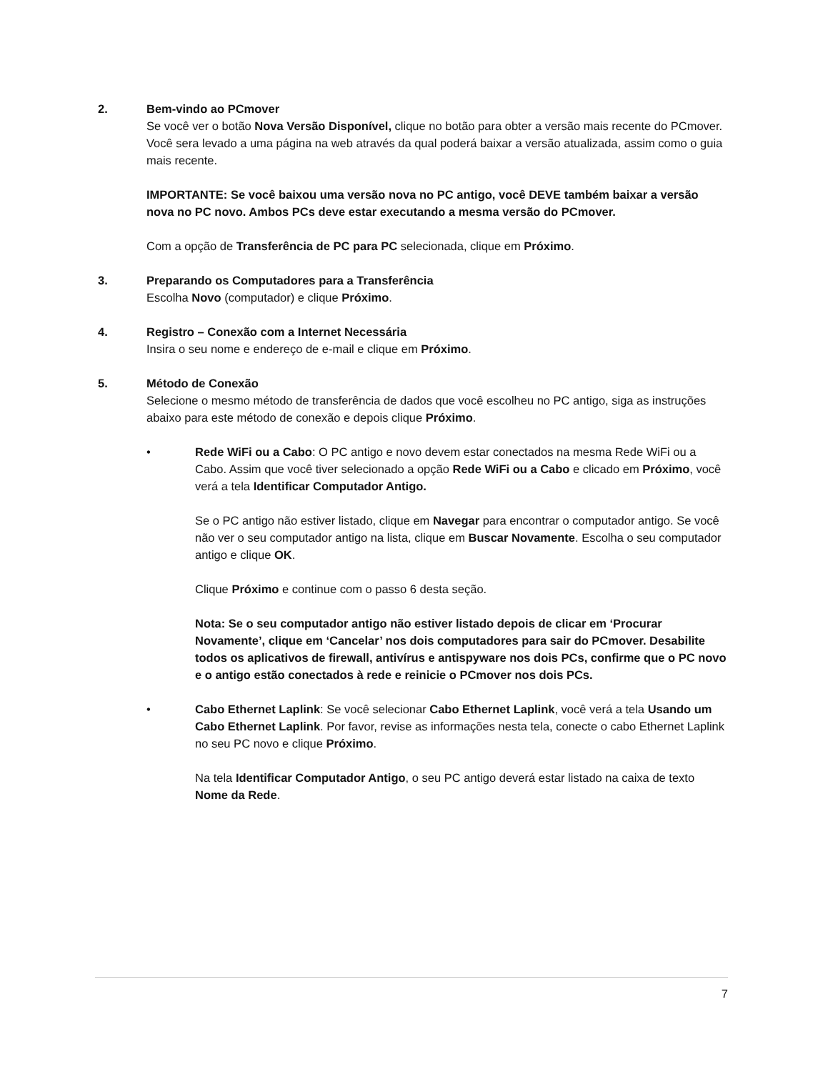2. Bem-vindo ao PCmover
Se você ver o botão Nova Versão Disponível, clique no botão para obter a versão mais recente do PCmover. Você sera levado a uma página na web através da qual poderá baixar a versão atualizada, assim como o guia mais recente.
IMPORTANTE: Se você baixou uma versão nova no PC antigo, você DEVE também baixar a versão nova no PC novo. Ambos PCs deve estar executando a mesma versão do PCmover.
Com a opção de Transferência de PC para PC selecionada, clique em Próximo.
3. Preparando os Computadores para a Transferência
Escolha Novo (computador) e clique Próximo.
4. Registro – Conexão com a Internet Necessária
Insira o seu nome e endereço de e-mail e clique em Próximo.
5. Método de Conexão
Selecione o mesmo método de transferência de dados que você escolheu no PC antigo, siga as instruções abaixo para este método de conexão e depois clique Próximo.
• Rede WiFi ou a Cabo: O PC antigo e novo devem estar conectados na mesma Rede WiFi ou a Cabo. Assim que você tiver selecionado a opção Rede WiFi ou a Cabo e clicado em Próximo, você verá a tela Identificar Computador Antigo.
Se o PC antigo não estiver listado, clique em Navegar para encontrar o computador antigo. Se você não ver o seu computador antigo na lista, clique em Buscar Novamente. Escolha o seu computador antigo e clique OK.
Clique Próximo e continue com o passo 6 desta seção.
Nota: Se o seu computador antigo não estiver listado depois de clicar em ‘Procurar Novamente’, clique em ‘Cancelar’ nos dois computadores para sair do PCmover. Desabilite todos os aplicativos de firewall, antivírus e antispyware nos dois PCs, confirme que o PC novo e o antigo estão conectados à rede e reinicie o PCmover nos dois PCs.
• Cabo Ethernet Laplink: Se você selecionar Cabo Ethernet Laplink, você verá a tela Usando um Cabo Ethernet Laplink. Por favor, revise as informações nesta tela, conecte o cabo Ethernet Laplink no seu PC novo e clique Próximo.
Na tela Identificar Computador Antigo, o seu PC antigo deverá estar listado na caixa de texto Nome da Rede.
7